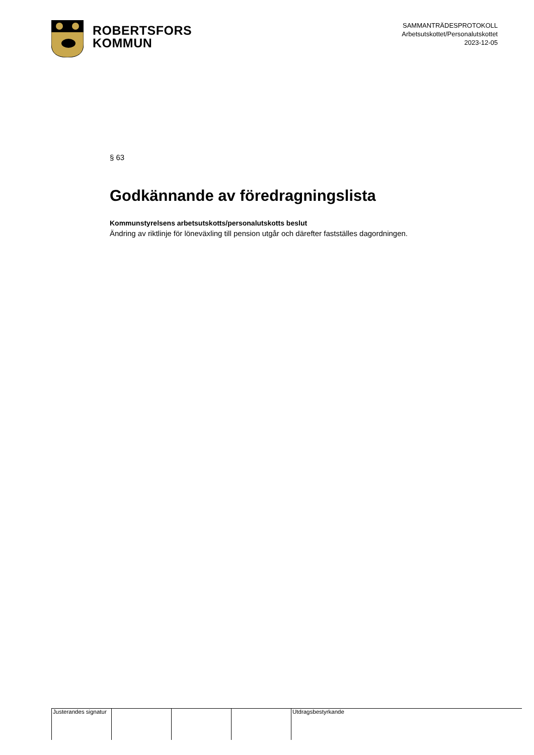ROBERTSFORS
KOMMUN
SAMMANTRÄDESPROTOKOLL
Arbetsutskottet/Personalutskottet
2023-12-05
§ 63
Godkännande av föredragningslista
Kommunstyrelsens arbetsutskotts/personalutskotts beslut
Ändring av riktlinje för löneväxling till pension utgår och därefter fastställes dagordningen.
Justerandes signatur
Utdragsbestyrkande